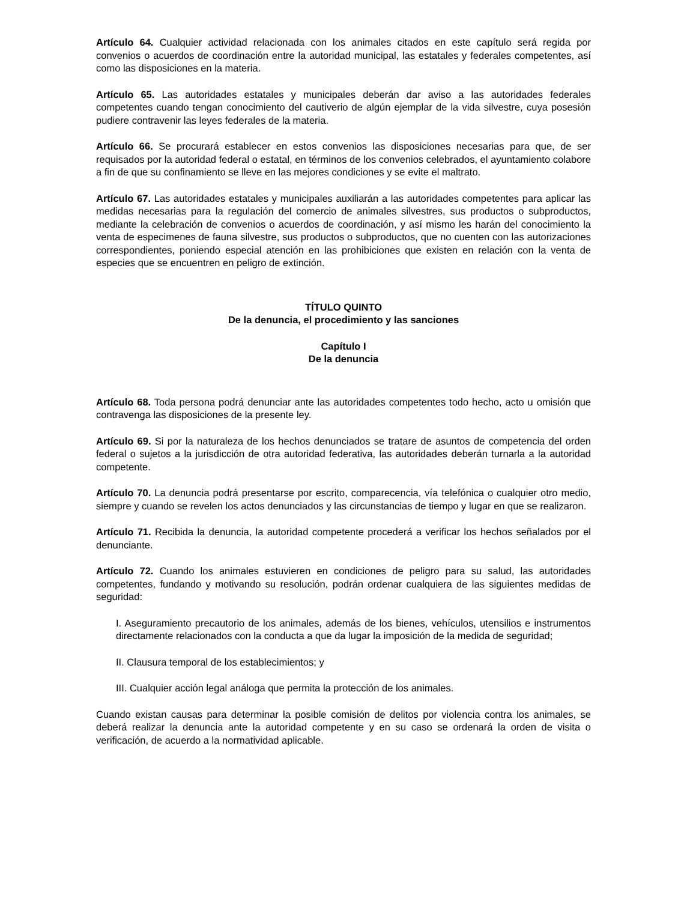Artículo 64. Cualquier actividad relacionada con los animales citados en este capítulo será regida por convenios o acuerdos de coordinación entre la autoridad municipal, las estatales y federales competentes, así como las disposiciones en la materia.
Artículo 65. Las autoridades estatales y municipales deberán dar aviso a las autoridades federales competentes cuando tengan conocimiento del cautiverio de algún ejemplar de la vida silvestre, cuya posesión pudiere contravenir las leyes federales de la materia.
Artículo 66. Se procurará establecer en estos convenios las disposiciones necesarias para que, de ser requisados por la autoridad federal o estatal, en términos de los convenios celebrados, el ayuntamiento colabore a fin de que su confinamiento se lleve en las mejores condiciones y se evite el maltrato.
Artículo 67. Las autoridades estatales y municipales auxiliarán a las autoridades competentes para aplicar las medidas necesarias para la regulación del comercio de animales silvestres, sus productos o subproductos, mediante la celebración de convenios o acuerdos de coordinación, y así mismo les harán del conocimiento la venta de especimenes de fauna silvestre, sus productos o subproductos, que no cuenten con las autorizaciones correspondientes, poniendo especial atención en las prohibiciones que existen en relación con la venta de especies que se encuentren en peligro de extinción.
TÍTULO QUINTO
De la denuncia, el procedimiento y las sanciones
Capítulo I
De la denuncia
Artículo 68. Toda persona podrá denunciar ante las autoridades competentes todo hecho, acto u omisión que contravenga las disposiciones de la presente ley.
Artículo 69. Si por la naturaleza de los hechos denunciados se tratare de asuntos de competencia del orden federal o sujetos a la jurisdicción de otra autoridad federativa, las autoridades deberán turnarla a la autoridad competente.
Artículo 70. La denuncia podrá presentarse por escrito, comparecencia, vía telefónica o cualquier otro medio, siempre y cuando se revelen los actos denunciados y las circunstancias de tiempo y lugar en que se realizaron.
Artículo 71. Recibida la denuncia, la autoridad competente procederá a verificar los hechos señalados por el denunciante.
Artículo 72. Cuando los animales estuvieren en condiciones de peligro para su salud, las autoridades competentes, fundando y motivando su resolución, podrán ordenar cualquiera de las siguientes medidas de seguridad:
I. Aseguramiento precautorio de los animales, además de los bienes, vehículos, utensilios e instrumentos directamente relacionados con la conducta a que da lugar la imposición de la medida de seguridad;
II. Clausura temporal de los establecimientos; y
III. Cualquier acción legal análoga que permita la protección de los animales.
Cuando existan causas para determinar la posible comisión de delitos por violencia contra los animales, se deberá realizar la denuncia ante la autoridad competente y en su caso se ordenará la orden de visita o verificación, de acuerdo a la normatividad aplicable.